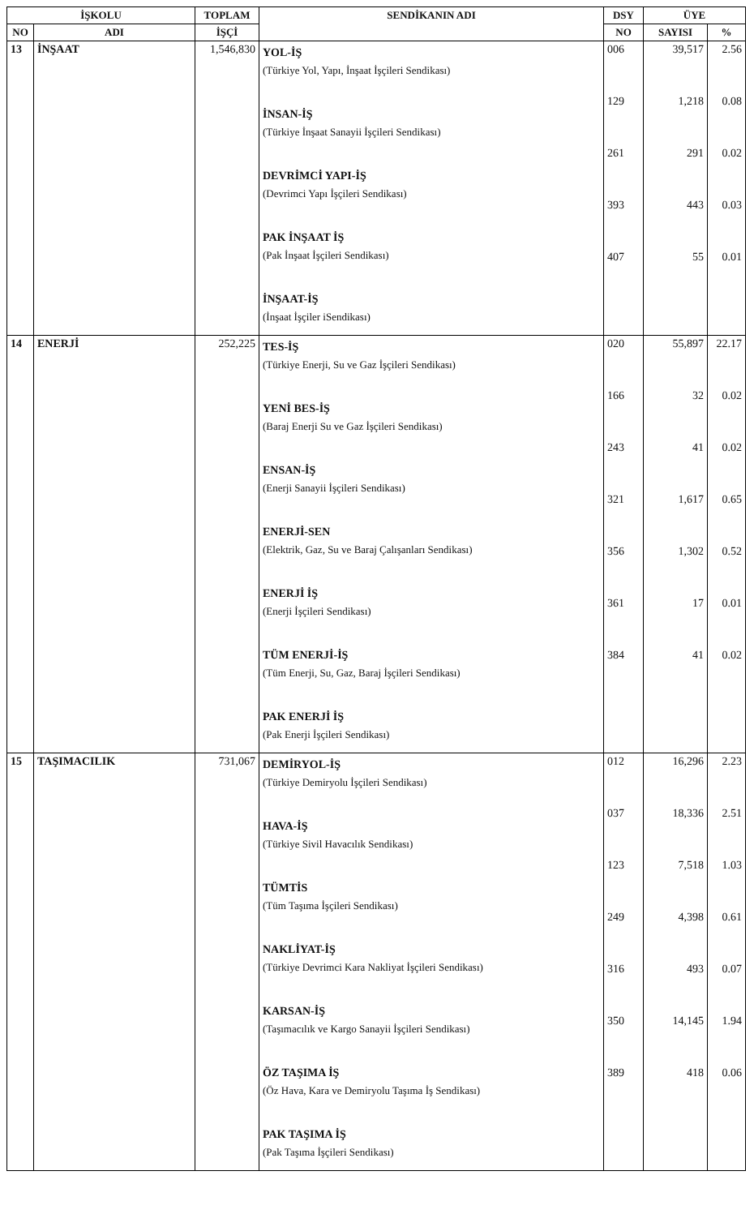| İŞKOLU | | TOPLAM | SENDİKANIN ADI | DSY | ÜYE | |
| --- | --- | --- | --- | --- | --- | --- |
| NO | ADI | İŞÇİ | | NO | SAYISI | % |
| 13 | İNŞAAT | 1,546,830 | YOL-İŞ (Türkiye Yol, Yapı, İnşaat İşçileri Sendikası) İNSAN-İŞ (Türkiye İnşaat Sanayii İşçileri Sendikası) DEVRİMCİ YAPI-İŞ (Devrimci Yapı İşçileri Sendikası) PAK İNŞAAT İŞ (Pak İnşaat İşçileri Sendikası) İNŞAAT-İŞ (İnşaat İşçiler iSendikası) | 006 129 261 393 407 | 39,517 1,218 291 443 55 | 2.56 0.08 0.02 0.03 0.01 |
| 14 | ENERJİ | 252,225 | TES-İŞ (Türkiye Enerji, Su ve Gaz İşçileri Sendikası) YENİ BES-İŞ (Baraj Enerji Su ve Gaz İşçileri Sendikası) ENSAN-İŞ (Enerji Sanayii İşçileri Sendikası) ENERJİ-SEN (Elektrik, Gaz, Su ve Baraj Çalışanları Sendikası) ENERJİ İŞ (Enerji İşçileri Sendikası) TÜM ENERJİ-İŞ (Tüm Enerji, Su, Gaz, Baraj İşçileri Sendikası) PAK ENERJİ İŞ (Pak Enerji İşçileri Sendikası) | 020 166 243 321 356 361 384 | 55,897 32 41 1,617 1,302 17 41 | 22.17 0.02 0.02 0.65 0.52 0.01 0.02 |
| 15 | TAŞIMACILIK | 731,067 | DEMİRYOL-İŞ (Türkiye Demiryolu İşçileri Sendikası) HAVA-İŞ (Türkiye Sivil Havacılık Sendikası) TÜMTİS (Tüm Taşıma İşçileri Sendikası) NAKLİYAT-İŞ (Türkiye Devrimci Kara Nakliyat İşçileri Sendikası) KARSAN-İŞ (Taşımacılık ve Kargo Sanayii İşçileri Sendikası) ÖZ TAŞIMA İŞ (Öz Hava, Kara ve Demiryolu Taşıma İş Sendikası) PAK TAŞIMA İŞ (Pak Taşıma İşçileri Sendikası) | 012 037 123 249 316 350 389 | 16,296 18,336 7,518 4,398 493 14,145 418 | 2.23 2.51 1.03 0.61 0.07 1.94 0.06 |